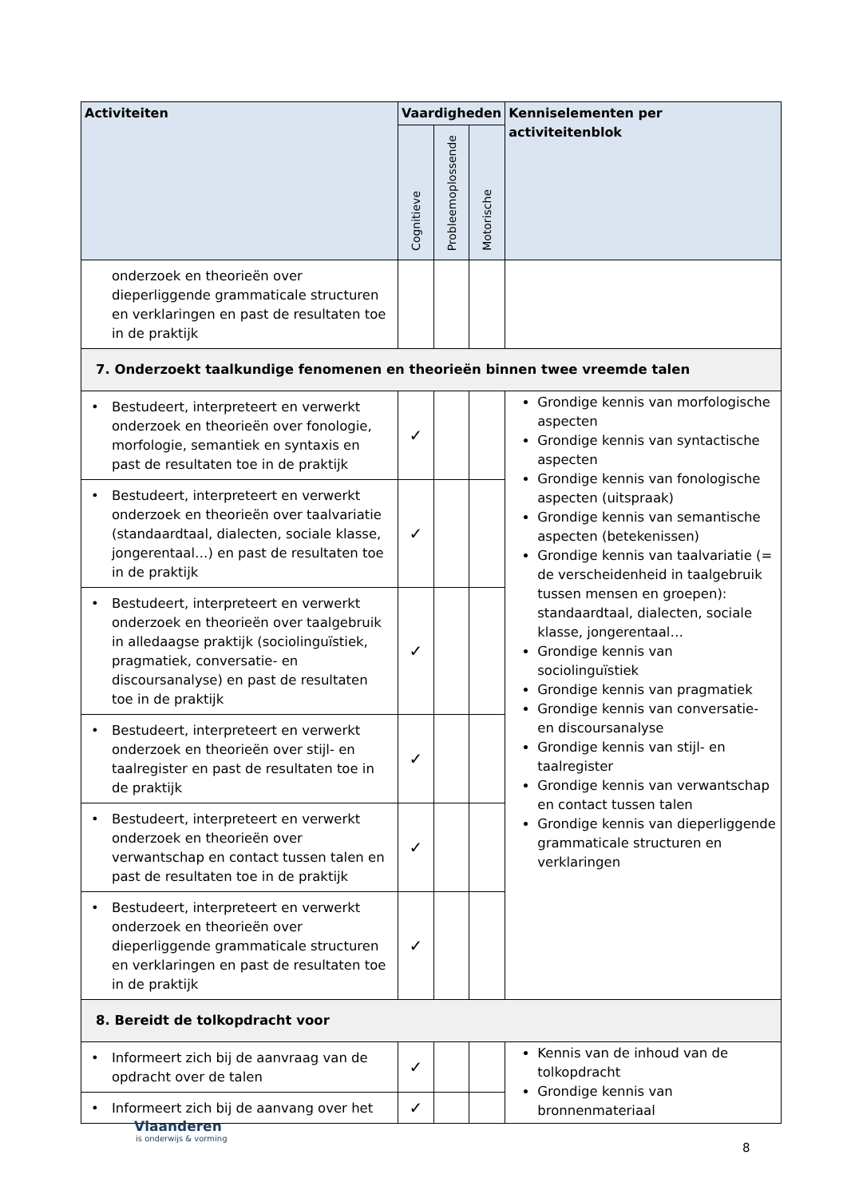| Activiteiten | Vaardigheden | | | Kenniselementen per activiteitenblok |
| --- | --- | --- | --- | --- |
| | Cognitieve | Probleemoplossende | Motorische | |
| onderzoek en theorieën over dieperliggende grammaticale structuren en verklaringen en past de resultaten toe in de praktijk | | | | |
| 7. Onderzoekt taalkundige fenomenen en theorieën binnen twee vreemde talen | | | | |
| • Bestudeert, interpreteert en verwerkt onderzoek en theorieën over fonologie, morfologie, semantiek en syntaxis en past de resultaten toe in de praktijk | ✓ | | | Grondige kennis van morfologische aspecten Grondige kennis van syntactische aspecten Grondige kennis van fonologische aspecten (uitspraak) Grondige kennis van semantische aspecten (betekenissen) Grondige kennis van taalvariatie (= de verscheidenheid in taalgebruik tussen mensen en groepen): standaardtaal, dialecten, sociale klasse, jongerentaal… Grondige kennis van sociolinguïstiek Grondige kennis van pragmatiek Grondige kennis van conversatie- en discoursanalyse Grondige kennis van stijl- en taalregister Grondige kennis van verwantschap en contact tussen talen Grondige kennis van dieperliggende grammaticale structuren en verklaringen |
| • Bestudeert, interpreteert en verwerkt onderzoek en theorieën over taalvariatie (standaardtaal, dialecten, sociale klasse, jongerentaal…) en past de resultaten toe in de praktijk | ✓ | | | |
| • Bestudeert, interpreteert en verwerkt onderzoek en theorieën over taalgebruik in alledaagse praktijk (sociolinguïstiek, pragmatiek, conversatie- en discoursanalyse) en past de resultaten toe in de praktijk | ✓ | | | |
| • Bestudeert, interpreteert en verwerkt onderzoek en theorieën over stijl- en taalregister en past de resultaten toe in de praktijk | ✓ | | | |
| • Bestudeert, interpreteert en verwerkt onderzoek en theorieën over verwantschap en contact tussen talen en past de resultaten toe in de praktijk | ✓ | | | |
| • Bestudeert, interpreteert en verwerkt onderzoek en theorieën over dieperliggende grammaticale structuren en verklaringen en past de resultaten toe in de praktijk | ✓ | | | |
| 8. Bereidt de tolkopdracht voor | | | | |
| • Informeert zich bij de aanvraag van de opdracht over de talen | ✓ | | | Kennis van de inhoud van de tolkopdracht Grondige kennis van bronnenmateriaal |
| • Informeert zich bij de aanvang over het | ✓ | | | |
Vlaanderen
is onderwijs & vorming
8